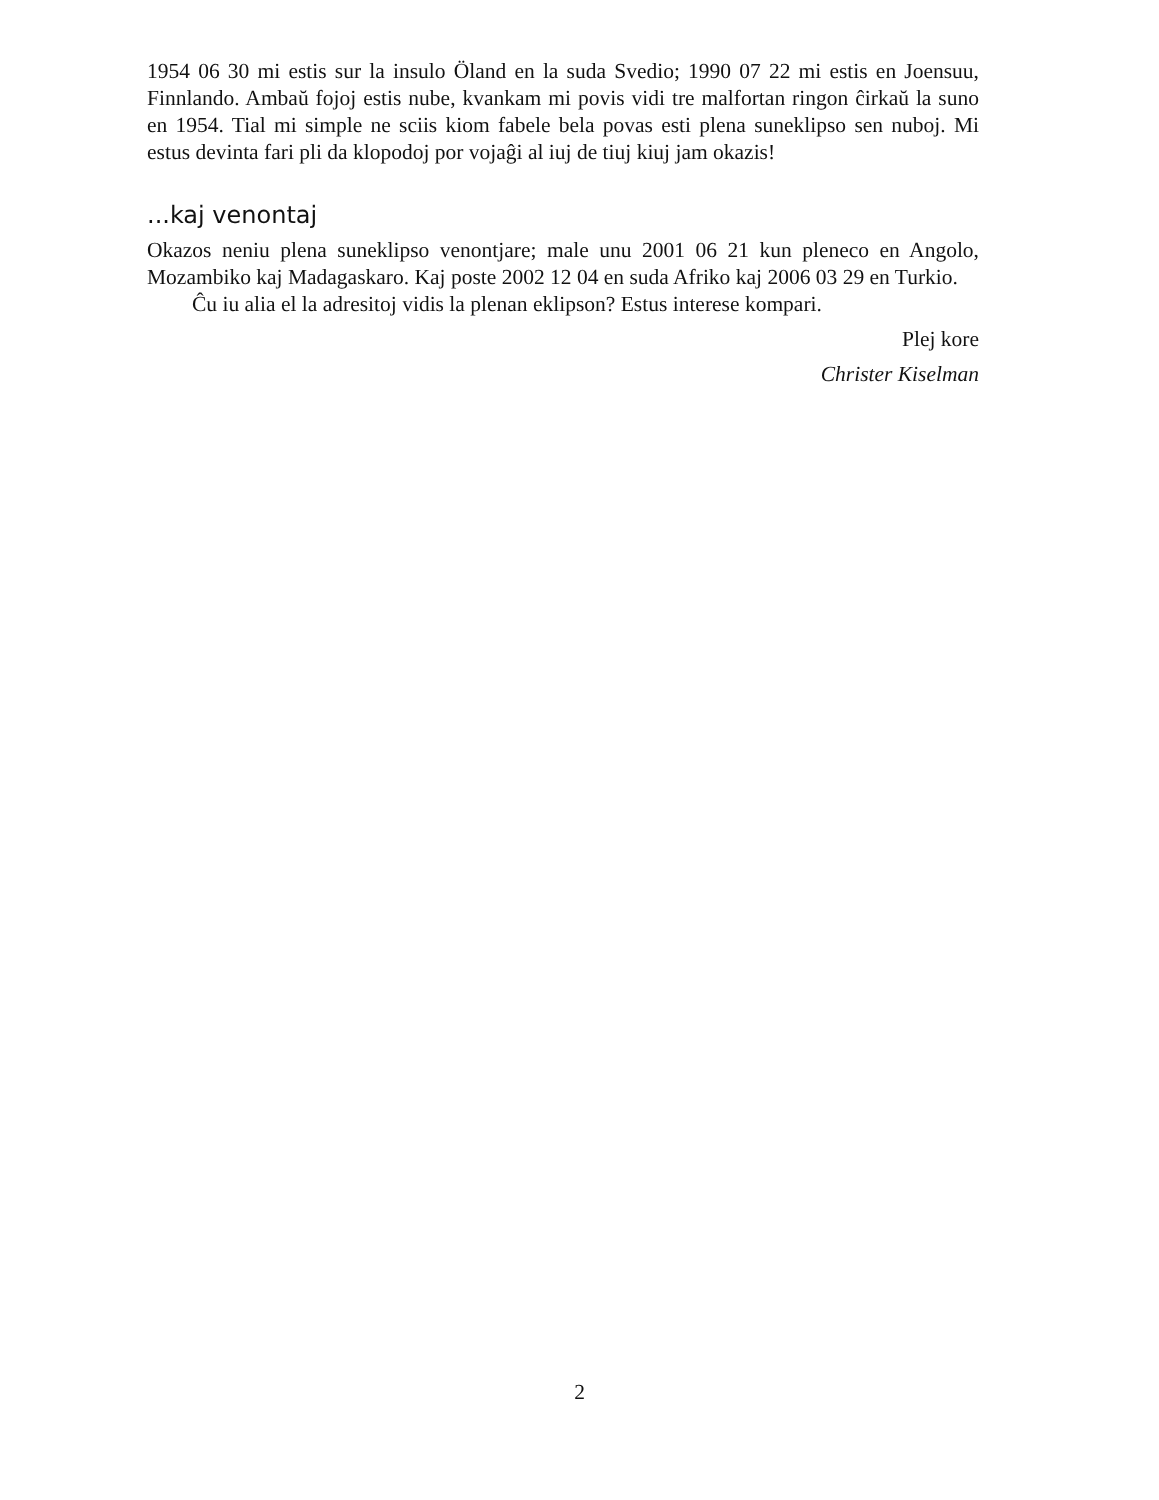1954 06 30 mi estis sur la insulo Öland en la suda Svedio; 1990 07 22 mi estis en Joensuu, Finnlando. Ambaŭ fojoj estis nube, kvankam mi povis vidi tre malfortan ringon ĉirkaŭ la suno en 1954. Tial mi simple ne sciis kiom fabele bela povas esti plena suneklipso sen nuboj. Mi estus devinta fari pli da klopodoj por vojaĝi al iuj de tiuj kiuj jam okazis!
...kaj venontaj
Okazos neniu plena suneklipso venontjare; male unu 2001 06 21 kun pleneco en Angolo, Mozambiko kaj Madagaskaro. Kaj poste 2002 12 04 en suda Afriko kaj 2006 03 29 en Turkio.
Ĉu iu alia el la adresitoj vidis la plenan eklipson? Estus interese kompari.
Plej kore
Christer Kiselman
2